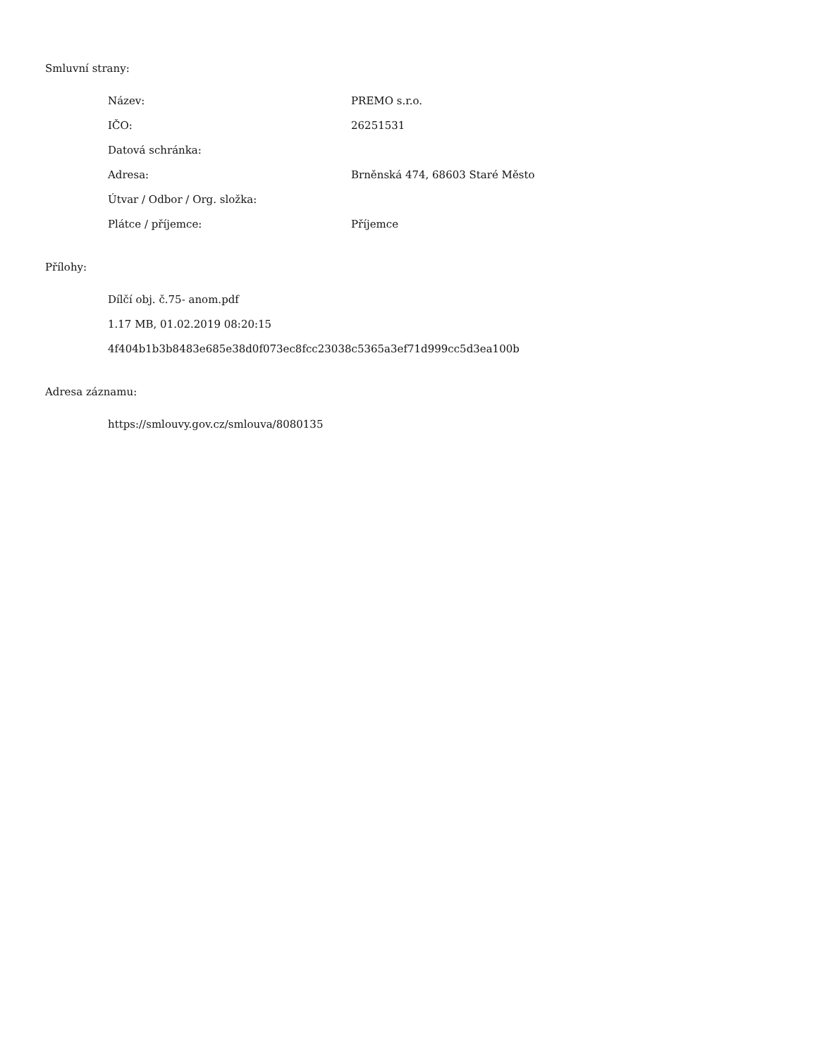Smluvní strany:
| Název: | PREMO s.r.o. |
| IČO: | 26251531 |
| Datová schránka: | |
| Adresa: | Brněnská 474, 68603 Staré Město |
| Útvar / Odbor / Org. složka: | |
| Plátce / příjemce: | Příjemce |
Přílohy:
Dílčí obj. č.75- anom.pdf
1.17 MB, 01.02.2019 08:20:15
4f404b1b3b8483e685e38d0f073ec8fcc23038c5365a3ef71d999cc5d3ea100b
Adresa záznamu:
https://smlouvy.gov.cz/smlouva/8080135